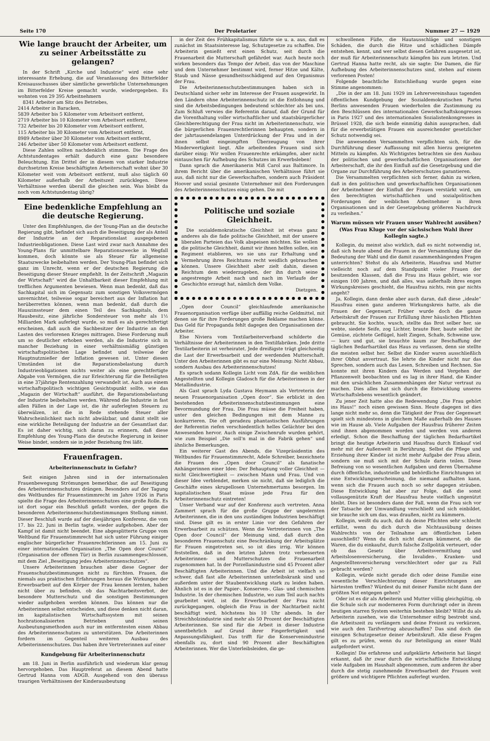Seite 170 Der Proletarier Nummer 27 — 1929
Wie lange braucht der Arbeiter, um zu seiner Arbeitsstätte zu gelangen?
In der Schrift „Kirche und Industrie“ wird eine sehr interessante Erhebung, die auf Veranlassung des Bitterfelder Kreisausschusses über sämtliche gewerbliche Unternehmungen im Bitterfelder Kreise gemacht wurde, wiedergegeben. Es wohnten von 29 395 Arbeitnehmern
8341 Arbeiter am Sitz des Betriebes,
2414 Arbeiter in Baracken,
5839 Arbeiter bis 5 Kilometer vom Arbeitsort entfernt,
2719 Arbeiter bis 10 Kilometer vom Arbeitsort entfernt,
732 Arbeiter bis 20 Kilometer vom Arbeitsort entfernt,
115 Arbeiter bis 30 Kilometer vom Arbeitsort entfernt,
8989 Arbeiter über 30 Kilometer vom Arbeitsort entfernt,
246 Arbeiter über 50 Kilometer vom Arbeitsort entfernt.
Diese Zahlen sollten nachdenklich stimmen. Die Frage des Achtstundentages erhält dadurch eine ganz besondere Beleuchtung. Ein Drittel der in diesem von starker Industrie durchsetzten Kreise beschäftigten Arbeiterschaft wohnt über 30 Kilometer weit vom Arbeitsort entfernt, muß also täglich 60 Kilometer außerhalb der Arbeitszeit zurücklegen. Diese Verhältnisse werden überall die gleichen sein. Was bleibt da noch vom Achtstundentag übrig?
Eine bedenkliche Empfehlung an die deutsche Regierung.
Unter den Empfehlungen, die der Young-Plan an die deutsche Regierung gibt, befindet sich auch die Beseitigung der als Anteil der Industrie an der Reparationslast ausgegebenen Industrieobligationen. Diese Last wird zwar nach Annahme des Young-Plans für unmittelbare Reparationszwecke in Wegfall kommen, doch könnte sie als Steuer für allgemeine Staatszwecke beibehalten werden. Der Young-Plan befindet sich ganz im Unrecht, wenn er der deutschen Regierung die Beseitigung dieser Steuer empfiehlt. In der Zeitschrift „Magazin der Wirtschaft“ wird die Unhaltbarkeit dieser Empfehlung mit trefflichen Argumenten bewiesen. Wenn man bedenkt, daß das Sachkapital sich im Gegensatz zum sonstigen Volksvermögen unvernichtet, teilweise sogar bereichert aus der Inflation hat herüberretten können, wenn man bedenkt, daß durch die Hauszinssteuer dem einen Teil des Sachkapitals, dem Hausbesitz, eine jährliche Sondersteuer von mehr als 1½ Milliarden Mark auferlegt wurde, so muß es als gerechtfertigt erscheinen, daß auch die Sachbesitzer der Industrie an den Lasten des verlorenen Krieges mittragen. Diese Forderung muß um so deutlicher erhoben werden, als die Industrie sich in mancher Beziehung in einer verhältnismäßig günstigen wirtschaftspolitischen Lage befindet und teilweise der Hauptnutznießer der Inflation gewesen ist. Unter diesen Umständen ist die Reparationsbelastung durch Industrieobligationen nichts weiter als eine gerechtfertigte Abgabe von Vermögen, die zur Erleichterung für die Beteiligten in eine 37jährige Rentenzahlung verwandelt ist. Auch aus einem wirtschaftspolitisch wichtigen Gesichtspunkt sollte, wie das „Magazin der Wirtschaft“ ausführt, die Reparationsbelastung der Industrie beibehalten werden. Während die Industrie in fast allen Fällen in der Lage ist, die ihr auferlegten Steuern zu überwälzen, ist die in Rede stehende Steuer aller Wahrscheinlichkeit nach nicht abwälzbar, und damit stellt sie eine wirkliche Beteiligung der Industrie an der Gesamtlast dar. Es ist daher wichtig, sich daran zu erinnern, daß diese Empfehlung des Young-Plans die deutsche Regierung in keiner Weise bindet, sondern sie in jeder Beziehung frei läßt.
Frauenfragen.
Arbeiterinnenschutz in Gefahr?
Seit einigen Jahren sind in der internationalen Frauenbewegung Strömungen bemerkbar, die auf Beseitigung des Arbeiterinnenschutzes drängen. Besonders auf der Tagung des Weltbundes für Frauenstimmrecht im Jahre 1926 in Paris spielte die Frage des Arbeiterinnenschutzes eine große Rolle. Es ist dort sogar ein Beschluß gefaßt worden, der gegen die besonderen Arbeiterinnenschutzbestimmungen Stellung nimmt. Dieser Beschluß wurde auf der diesjährigen Konferenz, die vom 17. bis 22. Juni in Berlin tagte, wieder aufgehoben. Aber der Kampf ist damit nicht beendet. Eine abgesplitterte Gruppe vom Weltbund für Frauenstimmrecht hat sich unter Führung einiger englischer bürgerlicher Frauenrechtlerinnen am 15. Juni zu einer internationalen Organisation „The Open door Council“ (Organisation der offenen Tür) in Berlin zusammengeschlossen, mit dem Ziel „Beseitigung jedes Arbeiterinnenschutzes“.
Unsere Arbeiterinnen brauchen aber diese Gegner der Frauenschutzbestimmungen nicht zu fürchten. Frauen, die niemals aus praktischen Erfahrungen heraus die Wirkungen der Erwerbsarbeit auf den Körper der Frau kennen lernten, haben nicht über zu befinden, ob das Nachtarbeitsverbot, der besondere Mutterschutz und die sonstigen Bestimmungen wieder aufgehoben werden können. Das können nur die Arbeiterinnen selbst entscheiden, und diese denken nicht daran, im kapitalistischen Wirtschaftssystem mit seinen hochrationalisierten Betrieben und seinen Ausbeutungsmethoden auch nur im entferntesten einen Abbau des Arbeiterinnenschutzes zu unterstützen. Die Arbeiterinnen fordern im Gegenteil weiteren Ausbau des Arbeiterinnenschutzes. Das haben ihre Vertreterinnen auf einer
Kundgebung für Arbeiterinnenschutz
am 18. Juni in Berlin ausführlich und wiederum klar genug hervorgehoben. Das Hauptreferat an diesem Abend hatte Gertrud Hanna vom ADGB. Ausgehend von den überaus traurigen Verhältnissen der Kinderausbeutung
in der Zeit des Frühkapitalismus führte sie u. a. aus, daß es zunächst im Staatsinteresse lag, Schutzgesetze zu schaffen. Die Arbeiterin genießt erst einen Schutz, seit durch die Frauenarbeit die Mutterschaft gefährdet war. Auch heute noch wirken besonders das Tempo der Arbeit, das von der Maschine und dem Unternehmer bestimmt wird, ferner Hitze und Kälte, Staub und Nässe gesundheitsschädigend auf den Organismus der Frau.
Die Arbeiterinnenschutzbestimmungen haben sich in Deutschland sicher sehr im Interesse der Frauen ausgewirkt. In den Ländern ohne Arbeiterinnenschutz ist die Entlohnung und sind die Arbeitsbedingungen bedeutend schlechter als bei uns. Zum Schluß verwies die Referentin darauf, daß der Grund für die Vorenthaltung voller wirtschaftlicher und staatsbürgerlicher Gleichberechtigung der Frau nicht im Arbeiterinnenschutz, wie die bürgerlichen Frauenrechtlerinnen behaupten, sondern in der jahrtausendelangen Unterdrückung der Frau und in der ihnen selbst eingeimpften Überzeugung von ihrer Minderwertigkeit liegt. Alle arbeitenden Frauen sind sich darüber einig: Wir wollen Frauenrechte erkämpfen, aber nicht eintauschen für Aufhebung des Schutzes im Erwerbsleben!
Dann sprach die Amerikanerin Miß Carol aus Baltimore. In ihrem Bericht über die amerikanischen Verhältnisse führt sie aus, daß nicht nur die Gewerkschaften, sondern auch Präsident Hoover und sozial gesinnte Unternehmer mit den Forderungen des Arbeiterinnenschutzes einig gehen. Die mit
Politische und soziale Gleichheit.
Die sozialdemokratische Gleichheit ist etwas ganz anderes als die fade politische Gleichheit, mit der unsere liberalen Parteien das Volk abspeisen möchten. Sie wollen die politische Gleichheit, damit wir ihnen helfen sollen, ein Regiment etablieren, wo sie uns zur Erhaltung und Vermehrung ihres Reichtums recht weidlich gebrauchen können. Unsere Gleichheit aber zielt dahin, diesen Reichtum dem wiederzugeben, der ihn durch seine angestrengte Arbeit nach und nach im Verlaufe der Geschichte erzeugt hat, nämlich dem Volke.
Dietzgen.
„Open door Council“ gleichlaufende amerikanische Frauenorganisation verfüge über auffällig reiche Geldmittel, mit denen sie für ihre Forderungen große Reklame machen könne. Das Geld für Propaganda fehlt dagegen den Organisationen der Arbeiter.
Else Niviera vom Textilarbeiterverband schilderte die Verhältnisse der Arbeiterinnen in den Textilfabriken. Jede dritte Textilarbeiterin ist verheiratet. Jede dreißigste trägt gleichzeitig die Last der Erwerbsarbeit und der werdenden Mutterschaft. Unter den Arbeiterinnen gibt es nur eine Meinung: Nicht Abbau, sondern Ausbau des Arbeiterinnenschutzes!
Es sprach sodann Kollegin Licht vom ZdA. für die weiblichen Angestellten und Kollegin Gladosch für die Arbeiterinnen in der Metallindustrie.
Als Gast sprach Lyda Gustava Heymann als Vertreterin der neuen Frauenorganisation „Open door“. Sie erblickt in den bestehenden Arbeiterinnenschutzbestimmungen eine Bevormundung der Frau. Die Frau müsse die Freiheit haben, unter den gleichen Bedingungen mit dem Manne zu konkurrieren. Die oft geradezu phantastischen Ausführungen der Referentin riefen verschiedentlich helles Gelächter bei den Anwesenden hervor. Auch einige Zwischenrufe wurden gehört, wie zum Beispiel „Die soll'n mal in die Fabrik gehen“ und ähnliche Bemerkungen.
Ein weiterer Gast des Abends, die Vizepräsidentin des Weltbundes für Frauenstimmrecht, Adele Schreiber, bezeichnete die Frauen des „Open door Council“ als fanatische Anhängerinnen einer Idee: Der Behauptung voller Gleichheit — nicht Gleichwertigkeit — zwischen Mann und Frau. Und von dieser Idee verblendet, merken sie nicht, daß sie lediglich die Geschäfte eines skrupellosen Unternehmertums besorgen. Im kapitalistischen Staat müsse jede Frau für den Arbeiterinnenschutz eintreten!
Unser Verband war auf der Konferenz auch vertreten. Anna Zammert sprach für die große Gruppe der ungelernten Arbeiterinnen, die in den uns zuständigen Industrien beschäftigt sind. Diese gilt es in erster Linie vor den Gefahren der Erwerbsarbeit zu schützen. Wenn die Vertreterinnen von „The Open door Council“ der Meinung sind, daß durch den besonderen Frauenschutz eine Beschränkung der Arbeitsplätze für Frauen eingetreten sei, so ist dies irrig. Wir können feststellen, daß in den letzten Jahren trotz verbesserten Arbeiterinnen- und Mutterschutzes die Frauenarbeit zugenommen hat. In der Porzellanindustrie sind 45 Prozent aller Beschäftigten Arbeiterinnen. Und die Arbeit ist vielfach so schwer, daß fast alle Arbeiterinnen unterleibskrank sind und außerdem unter der Staubentwicklung stark zu leiden haben. Ähnlich ist es in der Papier-, Konserven-, Glas- und chemischen Industrie. In der chemischen Industrie, wo zum Teil auch nachts gearbeitet wird, ist die Erwerbsarbeit der Frau nicht zurückgegangen, obgleich die Frau in der Nachtarbeit nicht beschäftigt wird, höchstens bis 10 Uhr abends. In der Streichholzindustrie sind mehr als 50 Prozent der Beschäftigten Arbeiterinnen. Sie sind für die Arbeit in dieser Industrie unentbehrlich auf Grund ihrer Fingerfertigkeit und Anpassungsfähigkeit. Das trifft für die Konservenindustrie ebenfalls zu, dort sind 90 Prozent aller Beschäftigten Arbeiterinnen. Wer die Unterleibsleiden, die ge-
schwollenen Füße, die Hautausschläge und sonstigen Schäden, die durch die Hitze und schädlichen Dämpfe entstehen, kennt, und wer selbst diesen Gefahren ausgesetzt ist, der muß für Arbeiterinnenschutz kämpfen bis zum letzten. Und Gertrud Hanna hatte recht, als sie sagte: Die Damen, die für Aufhebung des Arbeiterinnenschutzes sind, stehen auf einem verlorenen Posten!
Folgende beachtliche Entschließung wurde gegen eine Stimme angenommen:
„Die in der am 18. Juni 1929 im Lehrervereinshaus tagenden öffentlichen Kundgebung der Sozialdemokratischen Partei Berlins anwesenden Frauen wiederholen die Zustimmung zu den Beschlüssen des internationalen Gewerkschaftskongresses in Paris 1927 und des internationalen Sozialistenkongresses in Brüssel 1928, die sich beide einmütig dahin aussprachen, daß für die erwerbstätigen Frauen ein ausreichender gesetzlicher Schutz notwendig sei.
Die anwesenden Versammelten verpflichten sich, für die Durchführung dieser Auffassung mit allen hierzu geeigneten Mitteln zu kämpfen. Als Wichtigstes betrachten sie den Ausbau der politischen und gewerkschaftlichen Organisationen der Arbeiterschaft, die ihr den Einfluß auf die Gesetzgebung und die Organe zur Durchführung des Arbeiterschutzes garantieren.
Die Versammelten verpflichten sich ferner, dahin zu wirken, daß in den politischen und gewerkschaftlichen Organisationen der Arbeitnehmer der Einfluß der Frauen verstärkt wird, um den berechtigten wirtschaftlichen und sozialpolitischen Forderungen der weiblichen Arbeitnehmer in ihren Organisationen und in der Gesetzgebung größeren Nachdruck zu verleihen.“
Warum müssen wir Frauen unser Wahlrecht ausüben?
(Was Frau Kluge vor der sächsischen Wahl ihrer Kollegin sagte.)
Kollegin, du meinst also wirklich, daß es nicht notwendig ist, daß sich heute abend die Frauen in der Versammlung über die Bedeutung der Wahl und die damit zusammenhängenden Fragen unterrichten? Stehst du als Arbeiterin, Hausfrau und Mutter vielleicht noch auf dem Standpunkt vieler Frauen der besitzenden Klassen, daß die Frau ins Haus gehört, wie vor einigen 100 Jahren, und daß alles, was außerhalb ihres engen Wirkungskreises geschieht, die Hausfrau nichts, rein gar nichts angeht?
Ja, Kollegin, dann denke aber auch daran, daß diese „ideale“ Hausfrau einen ganz anderen Wirkungskreis hatte, als die Frauen der Gegenwart. Früher wurde doch die ganze Arbeitskraft der Frauen zur Erfüllung ihrer häuslichen Pflichten gebraucht. Sie kochte, wusch, stellte das Brot selber her, sie webte, siedete Seife, zog Lichter, braute Bier, baute selbst ihr Gemüse, züchtete Geflügel, hielt Ziegen, Schafe, Schweine usw. — kurz und gut, sie brauchte kaum zur Beschaffung der täglichen Bedarfsartikel das Haus zu verlassen, denn sie stellte die meisten selbst her. Selbst die Kinder waren ausschließlich ihrer Obhut anvertraut. Sie lehrte die Kinder nicht nur das Sprechen, sondern auch das Lesen, Schreiben und Rechnen. Sie konnte mit ihren Kindern das Werden und Vergehen der Pflanzenwelt beobachten und es lag in ihrer Hand, die Kinder mit den ursächlichen Zusammenhängen der Natur vertraut zu machen. Dies alles hat sich durch die Entwicklung unseres Wirtschaftslebens wesentlich geändert.
Zu jener Zeit hatte also die Redewendung „Die Frau gehört ins Haus!“ noch einen gewissen Sinn. Heute dagegen ist dies lange nicht mehr so, denn die Tätigkeit der Frau der Gegenwart spielt sich mindestens in gleichem Maße außerhalb des Hauses wie im Hause ab. Viele Aufgaben der Hausfrau früherer Zeiten sind ihnen abgenommen worden und werden von anderen erledigt. Schon die Beschaffung der täglichen Bedarfsartikel bringt die heutige Arbeiterin und Hausfrau durch Einkauf viel mehr mit der Außenwelt in Berührung. Selbst die Pflege und Erziehung ihrer Kinder ist nicht mehr Aufgabe der Frau allein, sondern sie muß sich mit der Schule darin teilen. Diese Befreiung von so wesentlichen Aufgaben und deren Übernahme durch öffentliche, industrielle und behördliche Einrichtungen ist eine Entwicklungserscheinung, die niemand aufhalten kann, wenn sich die Frauen auch noch so sehr dagegen sträuben. Diese Entwicklung hat aber zur Folge, daß die sonst vollausgenützte Kraft der Hausfrau heute vielfach ungenützt bleibt. Dies ist besonders dann der Fall, wenn die Frau sich vor der Tatsache der Umwandlung verschließt und sich einbildet, sie brauche sich um das, was draußen, nicht zu kümmern.
Kollegin, weißt du auch, daß du deine Pflichten sehr schlecht erfüllst, wenn du dich durch die Nichtausübung deines Wahlrechts von der Teilnahme am öffentlichen Leben ausschließt? Wenn du dich nicht darum kümmerst, ob die Waren, die du einkaufst, durch falsche Zollpolitik verteuert, oder ob das Gesetz über Arbeitsvermittlung und Arbeitslosenversicherung, die Invaliden-, Kranken- und Angestelltenversicherung verschlechtert oder gar zu Fall gebracht werden?
Kollegin, würde nicht gerade dich oder deine Familie eine wesentliche Verschlechterung dieser Einrichtungen am härtesten treffen? Würdest du mit deiner Familie nicht dann der größten Not entgegen gehen?
Oder ist es dir als Arbeiterin und Mutter völlig gleichgültig, ob die Schule sich zur moderneren Form durchringt oder in ihrem heutigen starren System weiterhin bestehen bleibt? Willst du als Arbeiterin zusehen, wie die Unternehmer eifrig bestrebt sind, die Arbeitszeit zu verlängern und deine Freizeit zu verkürzen, wie auch den Tarifvertrag abzuschaffen? Das sind doch die einzigen Schutzgesetze deiner Arbeitskraft. Alle diese Fragen gilt es zu prüfen, wenn du zur Beteiligung an einer Wahl aufgefordert wirst.
Kollegin! Die erfahrene und aufgeklärte Arbeiterin hat längst erkannt, daß ihr zwar durch die wirtschaftliche Entwicklung viele Aufgaben im Haushalt abgenommen, zum anderen ihr aber durch die stetig zunehmende Erwerbsarbeit der Frauen weit größere und wichtigere Pflichten auferlegt wurden.